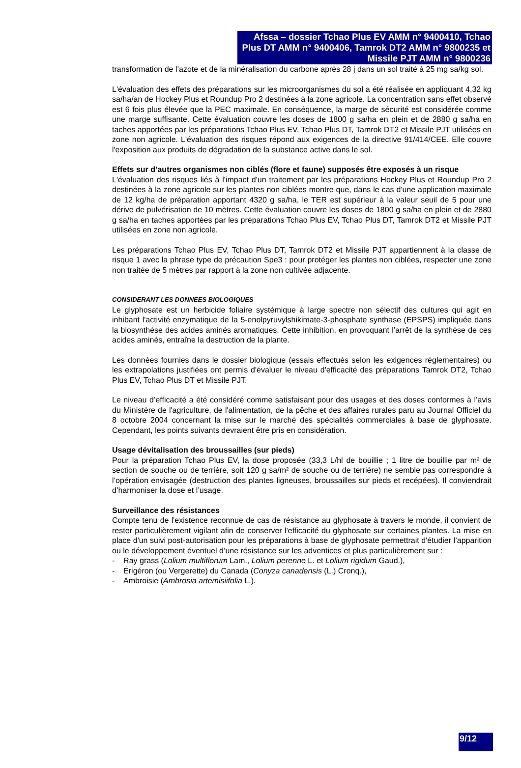Afssa – dossier Tchao Plus EV AMM n° 9400410, Tchao Plus DT AMM n° 9400406, Tamrok DT2 AMM n° 9800235 et Missile PJT AMM n° 9800236
transformation de l’azote et de la minéralisation du carbone après 28 j dans un sol traité à 25 mg sa/kg sol.
L'évaluation des effets des préparations sur les microorganismes du sol a été réalisée en appliquant 4,32 kg sa/ha/an de Hockey Plus et Roundup Pro 2 destinées à la zone agricole. La concentration sans effet observé est 6 fois plus élevée que la PEC maximale. En conséquence, la marge de sécurité est considérée comme une marge suffisante. Cette évaluation couvre les doses de 1800 g sa/ha en plein et de 2880 g sa/ha en taches apportées par les préparations Tchao Plus EV, Tchao Plus DT, Tamrok DT2 et Missile PJT utilisées en zone non agricole. L'évaluation des risques répond aux exigences de la directive 91/414/CEE. Elle couvre l'exposition aux produits de dégradation de la substance active dans le sol.
Effets sur d’autres organismes non ciblés (flore et faune) supposés être exposés à un risque
L'évaluation des risques liés à l'impact d'un traitement par les préparations Hockey Plus et Roundup Pro 2 destinées à la zone agricole sur les plantes non ciblées montre que, dans le cas d'une application maximale de 12 kg/ha de préparation apportant 4320 g sa/ha, le TER est supérieur à la valeur seuil de 5 pour une dérive de pulvérisation de 10 mètres. Cette évaluation couvre les doses de 1800 g sa/ha en plein et de 2880 g sa/ha en taches apportées par les préparations Tchao Plus EV, Tchao Plus DT, Tamrok DT2 et Missile PJT utilisées en zone non agricole.
Les préparations Tchao Plus EV, Tchao Plus DT, Tamrok DT2 et Missile PJT appartiennent à la classe de risque 1 avec la phrase type de précaution Spe3 : pour protéger les plantes non ciblées, respecter une zone non traitée de 5 mètres par rapport à la zone non cultivée adjacente.
CONSIDERANT LES DONNEES BIOLOGIQUES
Le glyphosate est un herbicide foliaire systémique à large spectre non sélectif des cultures qui agit en inhibant l'activité enzymatique de la 5-enolpyruvylshikimate-3-phosphate synthase (EPSPS) impliquée dans la biosynthèse des acides aminés aromatiques. Cette inhibition, en provoquant l’arrêt de la synthèse de ces acides aminés, entraîne la destruction de la plante.
Les données fournies dans le dossier biologique (essais effectués selon les exigences réglementaires) ou les extrapolations justifiées ont permis d'évaluer le niveau d'efficacité des préparations Tamrok DT2, Tchao Plus EV, Tchao Plus DT et Missile PJT.
Le niveau d’efficacité a été considéré comme satisfaisant pour des usages et des doses conformes à l’avis du Ministère de l'agriculture, de l'alimentation, de la pêche et des affaires rurales paru au Journal Officiel du 8 octobre 2004 concernant la mise sur le marché des spécialités commerciales à base de glyphosate. Cependant, les points suivants devraient être pris en considération.
Usage dévitalisation des broussailles (sur pieds)
Pour la préparation Tchao Plus EV, la dose proposée (33,3 L/hl de bouillie ; 1 litre de bouillie par m² de section de souche ou de terrière, soit 120 g sa/m² de souche ou de terrière) ne semble pas correspondre à l’opération envisagée (destruction des plantes ligneuses, broussailles sur pieds et recépées). Il conviendrait d’harmoniser la dose et l’usage.
Surveillance des résistances
Compte tenu de l'existence reconnue de cas de résistance au glyphosate à travers le monde, il convient de rester particulièrement vigilant afin de conserver l'efficacité du glyphosate sur certaines plantes. La mise en place d'un suivi post-autorisation pour les préparations à base de glyphosate permettrait d'étudier l’apparition ou le développement éventuel d’une résistance sur les adventices et plus particulièrement sur :
- Ray grass (Lolium multiflorum Lam., Lolium perenne L. et Lolium rigidum Gaud.),
- Érigéron (ou Vergerette) du Canada (Conyza canadensis (L.) Cronq.),
- Ambroisie (Ambrosia artemisiifolia L.).
9/12